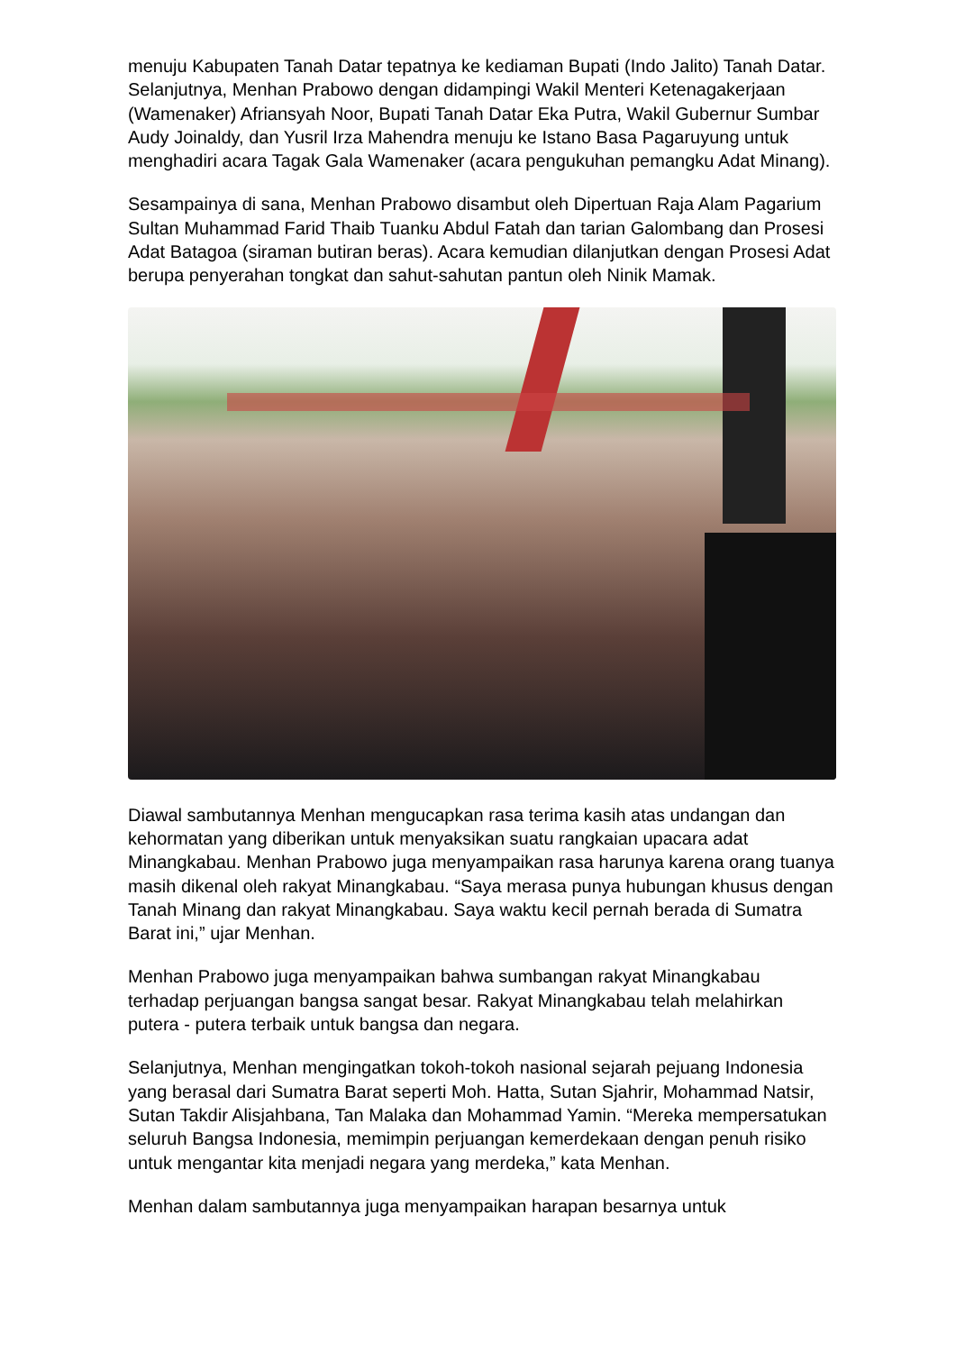menuju Kabupaten Tanah Datar tepatnya ke kediaman Bupati (Indo Jalito) Tanah Datar. Selanjutnya, Menhan Prabowo dengan didampingi Wakil Menteri Ketenagakerjaan (Wamenaker) Afriansyah Noor, Bupati Tanah Datar Eka Putra, Wakil Gubernur Sumbar Audy Joinaldy, dan Yusril Irza Mahendra menuju ke Istano Basa Pagaruyung untuk menghadiri acara Tagak Gala Wamenaker (acara pengukuhan pemangku Adat Minang).
Sesampainya di sana, Menhan Prabowo disambut oleh Dipertuan Raja Alam Pagarium Sultan Muhammad Farid Thaib Tuanku Abdul Fatah dan tarian Galombang dan Prosesi Adat Batagoa (siraman butiran beras). Acara kemudian dilanjutkan dengan Prosesi Adat berupa penyerahan tongkat dan sahut-sahutan pantun oleh Ninik Mamak.
Diawal sambutannya Menhan mengucapkan rasa terima kasih atas undangan dan kehormatan yang diberikan untuk menyaksikan suatu rangkaian upacara adat Minangkabau. Menhan Prabowo juga menyampaikan rasa harunya karena orang tuanya masih dikenal oleh rakyat Minangkabau. “Saya merasa punya hubungan khusus dengan Tanah Minang dan rakyat Minangkabau. Saya waktu kecil pernah berada di Sumatra Barat ini,” ujar Menhan.
Menhan Prabowo juga menyampaikan bahwa sumbangan rakyat Minangkabau terhadap perjuangan bangsa sangat besar. Rakyat Minangkabau telah melahirkan putera - putera terbaik untuk bangsa dan negara.
Selanjutnya, Menhan mengingatkan tokoh-tokoh nasional sejarah pejuang Indonesia yang berasal dari Sumatra Barat seperti Moh. Hatta, Sutan Sjahrir, Mohammad Natsir, Sutan Takdir Alisjahbana, Tan Malaka dan Mohammad Yamin. “Mereka mempersatukan seluruh Bangsa Indonesia, memimpin perjuangan kemerdekaan dengan penuh risiko untuk mengantar kita menjadi negara yang merdeka,” kata Menhan.
Menhan dalam sambutannya juga menyampaikan harapan besarnya untuk